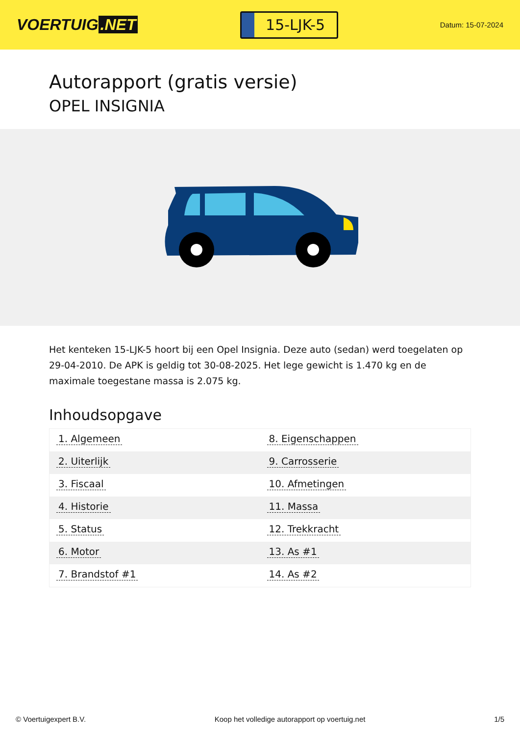VOERTUIG.NET
15-LJK-5
Datum: 15-07-2024
Autorapport (gratis versie)
OPEL INSIGNIA
Het kenteken 15-LJK-5 hoort bij een Opel Insignia. Deze auto (sedan) werd toegelaten op 29-04-2010. De APK is geldig tot 30-08-2025. Het lege gewicht is 1.470 kg en de maximale toegestane massa is 2.075 kg.
Inhoudsopgave
| 1. Algemeen | 8. Eigenschappen |
| 2. Uiterlijk | 9. Carrosserie |
| 3. Fiscaal | 10. Afmetingen |
| 4. Historie | 11. Massa |
| 5. Status | 12. Trekkracht |
| 6. Motor | 13. As #1 |
| 7. Brandstof #1 | 14. As #2 |
© Voertuigexpert B.V. Koop het volledige autorapport op voertuig.net
1/5